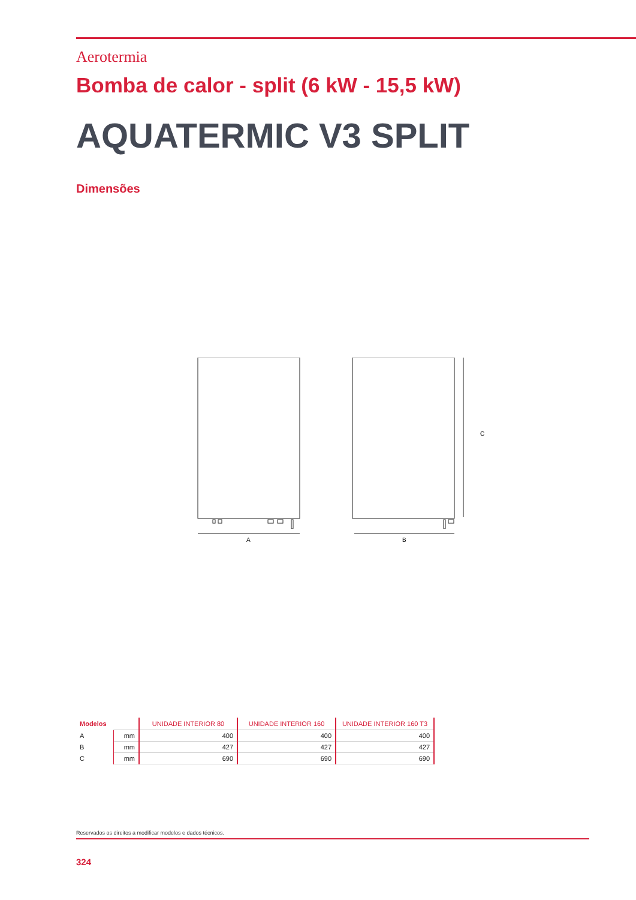Aerotermia
Bomba de calor - split (6 kW - 15,5 kW)
AQUATERMIC V3 SPLIT
Dimensões
A
B
C
| Modelos | | UNIDADE INTERIOR 80 | UNIDADE INTERIOR 160 | UNIDADE INTERIOR 160 T3 |
| --- | --- | --- | --- | --- |
| A | mm | 400 | 400 | 400 |
| B | mm | 427 | 427 | 427 |
| C | mm | 690 | 690 | 690 |
Reservados os direitos a modificar modelos e dados técnicos.
324